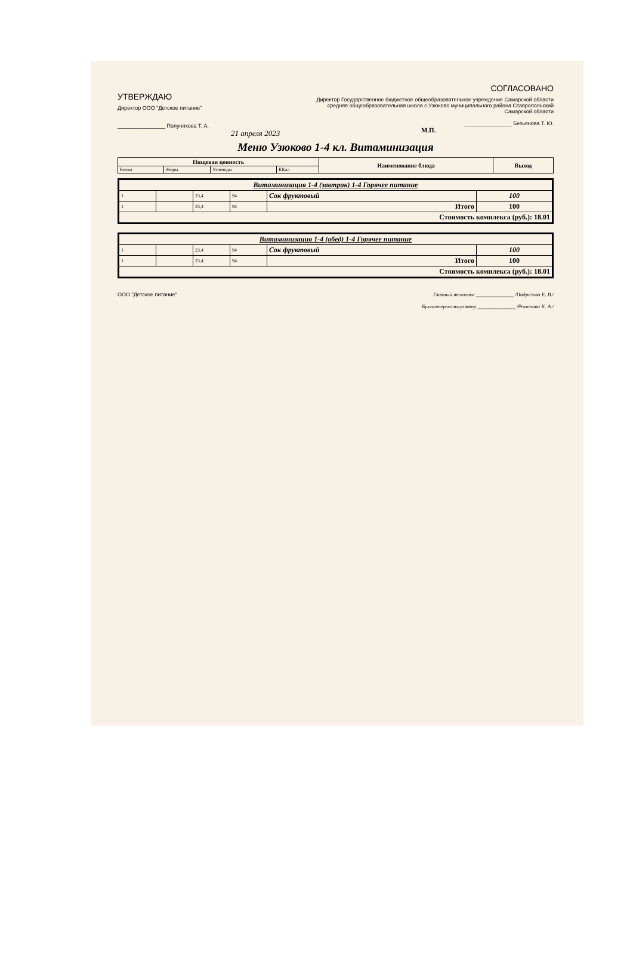УТВЕРЖДАЮ
Директор ООО "Детское питание"
________________ Полуняхова Т. А.
21 апреля 2023
СОГЛАСОВАНО
Директор Государственное бюджетное общеобразовательное учреждение Самарской области средняя общеобразовательная школа с.Узюково муниципального района Ставропольский Самарской области
________________ Безьянова Т. Ю.
М.П.
Меню Узюково 1-4 кл. Витаминизация
| Пищевая ценность | | | | Наименование блюда | Выход |
| --- | --- | --- | --- | --- | --- |
| Белки | Жиры | Углеводы | ККал | | |
| Витаминизация 1-4 (завтрак) 1-4 Горячее питание | | | | | |
| 1 | | 23,4 | 94 | Сок фруктовый | 100 |
| 1 | | 23,4 | 94 | Итого | 100 |
| Стоимость комплекса (руб.): 18.01 | | | | | |
| Витаминизация 1-4 (обед) 1-4 Горячее питание | | | | | |
| 1 | | 23,4 | 94 | Сок фруктовый | 100 |
| 1 | | 23,4 | 94 | Итого | 100 |
| Стоимость комплекса (руб.): 18.01 | | | | | |
ООО "Детское питание" Главный технолог ______________ /Подрезова Е. В./
Бухгалтер-калькулятор ______________ /Романова К. А./